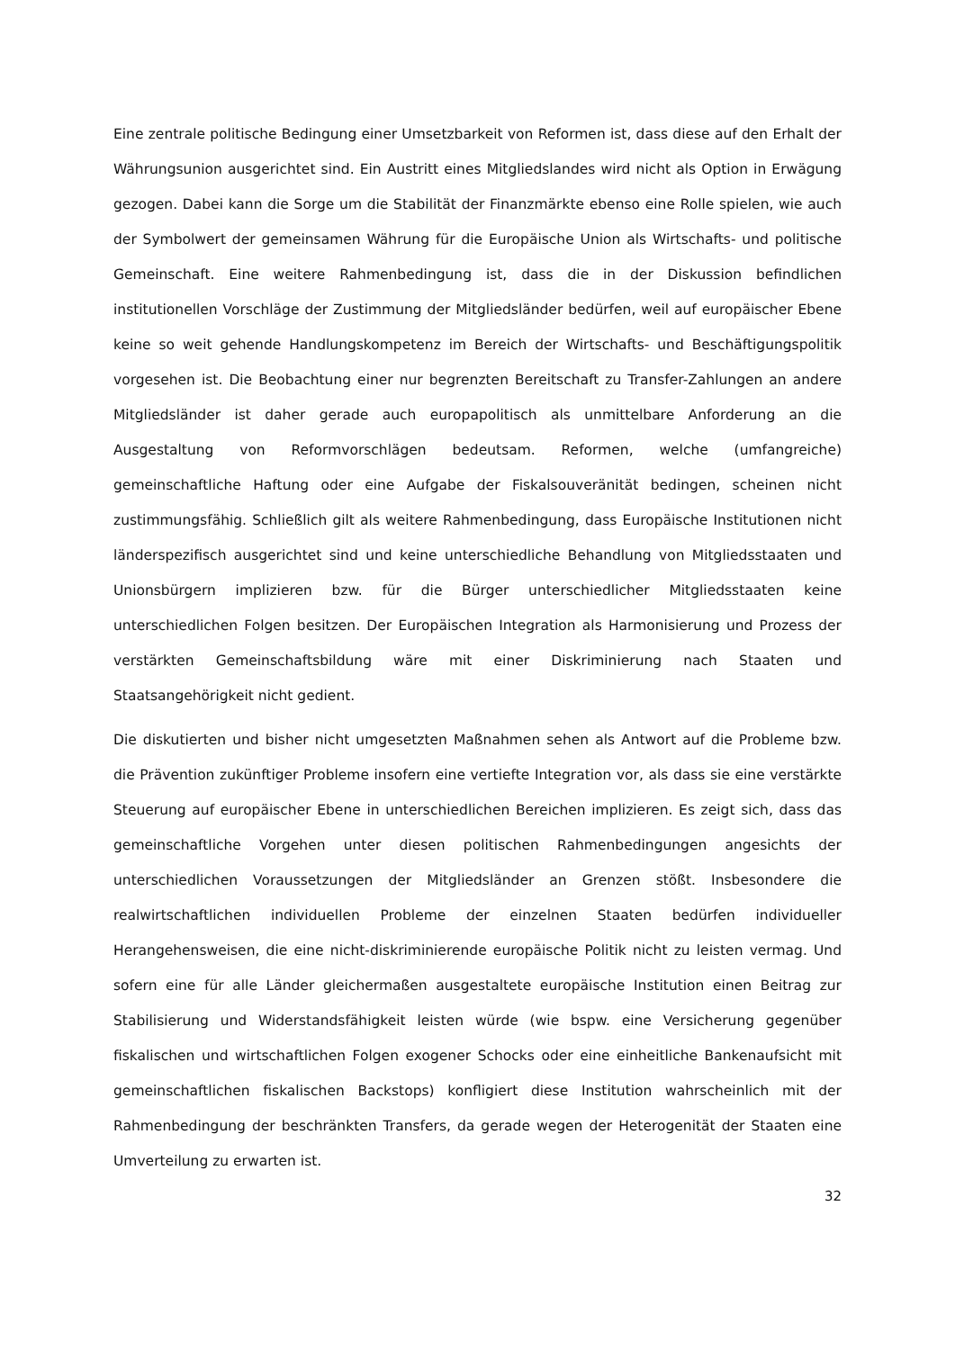Eine zentrale politische Bedingung einer Umsetzbarkeit von Reformen ist, dass diese auf den Erhalt der Währungsunion ausgerichtet sind. Ein Austritt eines Mitgliedslandes wird nicht als Option in Erwägung gezogen. Dabei kann die Sorge um die Stabilität der Finanzmärkte ebenso eine Rolle spielen, wie auch der Symbolwert der gemeinsamen Währung für die Europäische Union als Wirtschafts- und politische Gemeinschaft. Eine weitere Rahmenbedingung ist, dass die in der Diskussion befindlichen institutionellen Vorschläge der Zustimmung der Mitgliedsländer bedürfen, weil auf europäischer Ebene keine so weit gehende Handlungskompetenz im Bereich der Wirtschafts- und Beschäftigungspolitik vorgesehen ist. Die Beobachtung einer nur begrenzten Bereitschaft zu Transfer-Zahlungen an andere Mitgliedsländer ist daher gerade auch europapolitisch als unmittelbare Anforderung an die Ausgestaltung von Reformvorschlägen bedeutsam. Reformen, welche (umfangreiche) gemeinschaftliche Haftung oder eine Aufgabe der Fiskalsouveränität bedingen, scheinen nicht zustimmungsfähig. Schließlich gilt als weitere Rahmenbedingung, dass Europäische Institutionen nicht länderspezifisch ausgerichtet sind und keine unterschiedliche Behandlung von Mitgliedsstaaten und Unionsbürgern implizieren bzw. für die Bürger unterschiedlicher Mitgliedsstaaten keine unterschiedlichen Folgen besitzen. Der Europäischen Integration als Harmonisierung und Prozess der verstärkten Gemeinschaftsbildung wäre mit einer Diskriminierung nach Staaten und Staatsangehörigkeit nicht gedient.
Die diskutierten und bisher nicht umgesetzten Maßnahmen sehen als Antwort auf die Probleme bzw. die Prävention zukünftiger Probleme insofern eine vertiefte Integration vor, als dass sie eine verstärkte Steuerung auf europäischer Ebene in unterschiedlichen Bereichen implizieren. Es zeigt sich, dass das gemeinschaftliche Vorgehen unter diesen politischen Rahmenbedingungen angesichts der unterschiedlichen Voraussetzungen der Mitgliedsländer an Grenzen stößt. Insbesondere die realwirtschaftlichen individuellen Probleme der einzelnen Staaten bedürfen individueller Herangehensweisen, die eine nicht-diskriminierende europäische Politik nicht zu leisten vermag. Und sofern eine für alle Länder gleichermaßen ausgestaltete europäische Institution einen Beitrag zur Stabilisierung und Widerstandsfähigkeit leisten würde (wie bspw. eine Versicherung gegenüber fiskalischen und wirtschaftlichen Folgen exogener Schocks oder eine einheitliche Bankenaufsicht mit gemeinschaftlichen fiskalischen Backstops) konfligiert diese Institution wahrscheinlich mit der Rahmenbedingung der beschränkten Transfers, da gerade wegen der Heterogenität der Staaten eine Umverteilung zu erwarten ist.
32